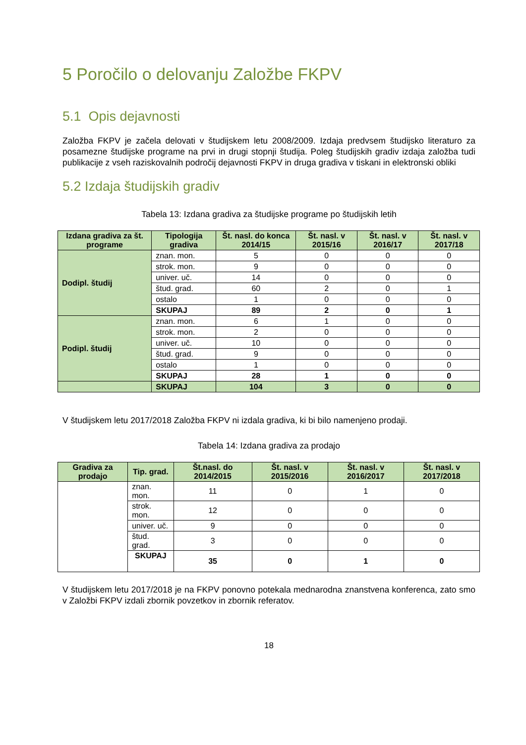5 Poročilo o delovanju Založbe FKPV
5.1 Opis dejavnosti
Založba FKPV je začela delovati v študijskem letu 2008/2009. Izdaja predvsem študijsko literaturo za posamezne študijske programe na prvi in drugi stopnji študija. Poleg študijskih gradiv izdaja založba tudi publikacije z vseh raziskovalnih področij dejavnosti FKPV in druga gradiva v tiskani in elektronski obliki
5.2 Izdaja študijskih gradiv
Tabela 13: Izdana gradiva za študijske programe po študijskih letih
| Izdana gradiva za št. programe | Tipologija gradiva | Št. nasl. do konca 2014/15 | Št. nasl. v 2015/16 | Št. nasl. v 2016/17 | Št. nasl. v 2017/18 |
| --- | --- | --- | --- | --- | --- |
| Dodipl. študij | znan. mon. | 5 | 0 | 0 | 0 |
| | strok. mon. | 9 | 0 | 0 | 0 |
| | univer. uč. | 14 | 0 | 0 | 0 |
| | štud. grad. | 60 | 2 | 0 | 1 |
| | ostalo | 1 | 0 | 0 | 0 |
| | SKUPAJ | 89 | 2 | 0 | 1 |
| Podipl. študij | znan. mon. | 6 | 1 | 0 | 0 |
| | strok. mon. | 2 | 0 | 0 | 0 |
| | univer. uč. | 10 | 0 | 0 | 0 |
| | štud. grad. | 9 | 0 | 0 | 0 |
| | ostalo | 1 | 0 | 0 | 0 |
| | SKUPAJ | 28 | 1 | 0 | 0 |
| | SKUPAJ | 104 | 3 | 0 | 0 |
V študijskem letu 2017/2018 Založba FKPV ni izdala gradiva, ki bi bilo namenjeno prodaji.
Tabela 14: Izdana gradiva za prodajo
| Gradiva za prodajo | Tip. grad. | Št.nasl. do 2014/2015 | Št. nasl. v 2015/2016 | Št. nasl. v 2016/2017 | Št. nasl. v 2017/2018 |
| --- | --- | --- | --- | --- | --- |
| | znan. mon. | 11 | 0 | 1 | 0 |
| | strok. mon. | 12 | 0 | 0 | 0 |
| | univer. uč. | 9 | 0 | 0 | 0 |
| | štud. grad. | 3 | 0 | 0 | 0 |
| | SKUPAJ | 35 | 0 | 1 | 0 |
V študijskem letu 2017/2018 je na FKPV ponovno potekala mednarodna znanstvena konferenca, zato smo v Založbi FKPV izdali zbornik povzetkov in zbornik referatov.
18